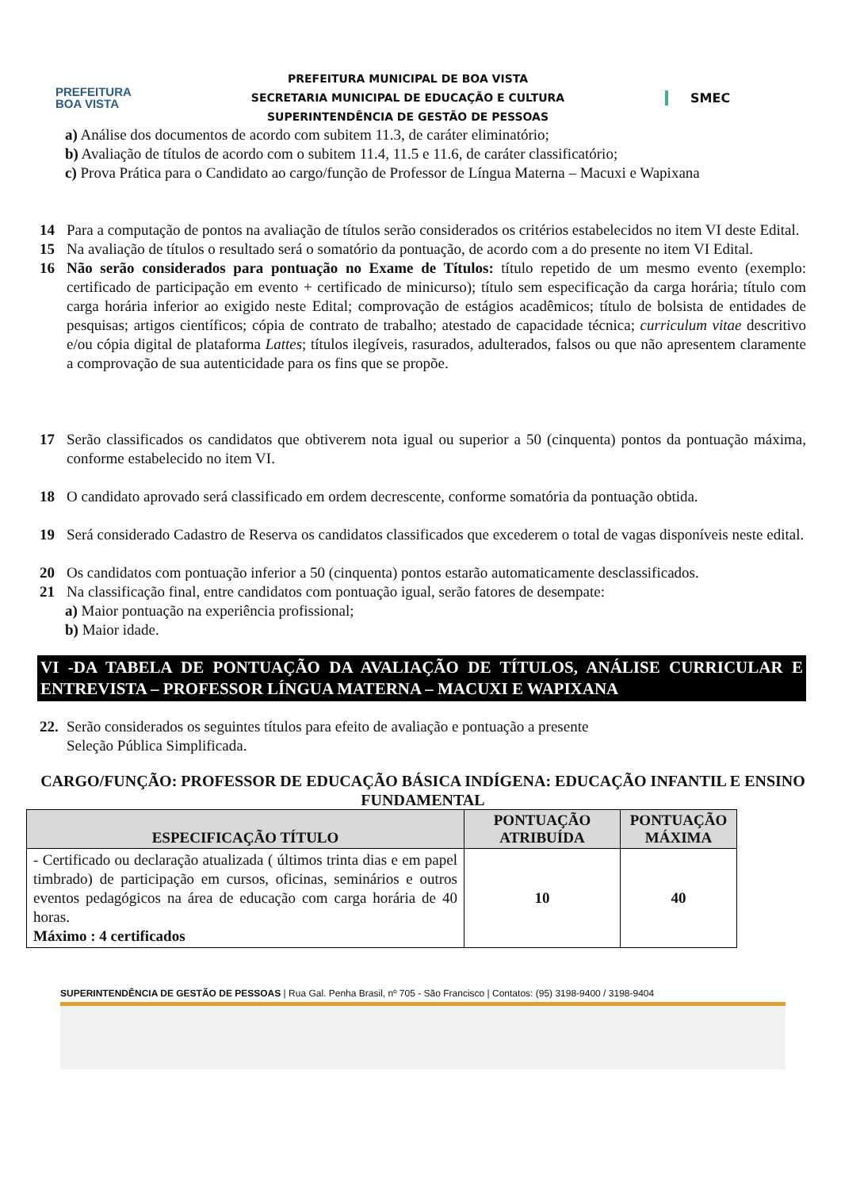PREFEITURA
BOA VISTA
PREFEITURA MUNICIPAL DE BOA VISTA
SECRETARIA MUNICIPAL DE EDUCAÇÃO E CULTURA
SUPERINTENDÊNCIA DE GESTÃO DE PESSOAS
SMEC
a) Análise dos documentos de acordo com subitem 11.3, de caráter eliminatório;
b) Avaliação de títulos de acordo com o subitem 11.4, 11.5 e 11.6, de caráter classificatório;
c) Prova Prática para o Candidato ao cargo/função de Professor de Língua Materna – Macuxi e Wapixana
14 Para a computação de pontos na avaliação de títulos serão considerados os critérios estabelecidos no item VI deste Edital.
15 Na avaliação de títulos o resultado será o somatório da pontuação, de acordo com a do presente no item VI Edital.
16 Não serão considerados para pontuação no Exame de Títulos: título repetido de um mesmo evento (exemplo: certificado de participação em evento + certificado de minicurso); título sem especificação da carga horária; título com carga horária inferior ao exigido neste Edital; comprovação de estágios acadêmicos; título de bolsista de entidades de pesquisas; artigos científicos; cópia de contrato de trabalho; atestado de capacidade técnica; curriculum vitae descritivo e/ou cópia digital de plataforma Lattes; títulos ilegíveis, rasurados, adulterados, falsos ou que não apresentem claramente a comprovação de sua autenticidade para os fins que se propõe.
17 Serão classificados os candidatos que obtiverem nota igual ou superior a 50 (cinquenta) pontos da pontuação máxima, conforme estabelecido no item VI.
18 O candidato aprovado será classificado em ordem decrescente, conforme somatória da pontuação obtida.
19 Será considerado Cadastro de Reserva os candidatos classificados que excederem o total de vagas disponíveis neste edital.
20 Os candidatos com pontuação inferior a 50 (cinquenta) pontos estarão automaticamente desclassificados.
21 Na classificação final, entre candidatos com pontuação igual, serão fatores de desempate:
a) Maior pontuação na experiência profissional;
b) Maior idade.
VI -DA TABELA DE PONTUAÇÃO DA AVALIAÇÃO DE TÍTULOS, ANÁLISE CURRICULAR E ENTREVISTA – PROFESSOR LÍNGUA MATERNA – MACUXI E WAPIXANA
22. Serão considerados os seguintes títulos para efeito de avaliação e pontuação a presente
Seleção Pública Simplificada.
CARGO/FUNÇÃO: PROFESSOR DE EDUCAÇÃO BÁSICA INDÍGENA: EDUCAÇÃO INFANTIL E ENSINO FUNDAMENTAL
| ESPECIFICAÇÃO TÍTULO | PONTUAÇÃO ATRIBUÍDA | PONTUAÇÃO MÁXIMA |
| --- | --- | --- |
| - Certificado ou declaração atualizada ( últimos trinta dias e em papel timbrado) de participação em cursos, oficinas, seminários e outros eventos pedagógicos na área de educação com carga horária de 40 horas. Máximo : 4 certificados | 10 | 40 |
SUPERINTENDÊNCIA DE GESTÃO DE PESSOAS | Rua Gal. Penha Brasil, nº 705 - São Francisco | Contatos: (95) 3198-9400 / 3198-9404